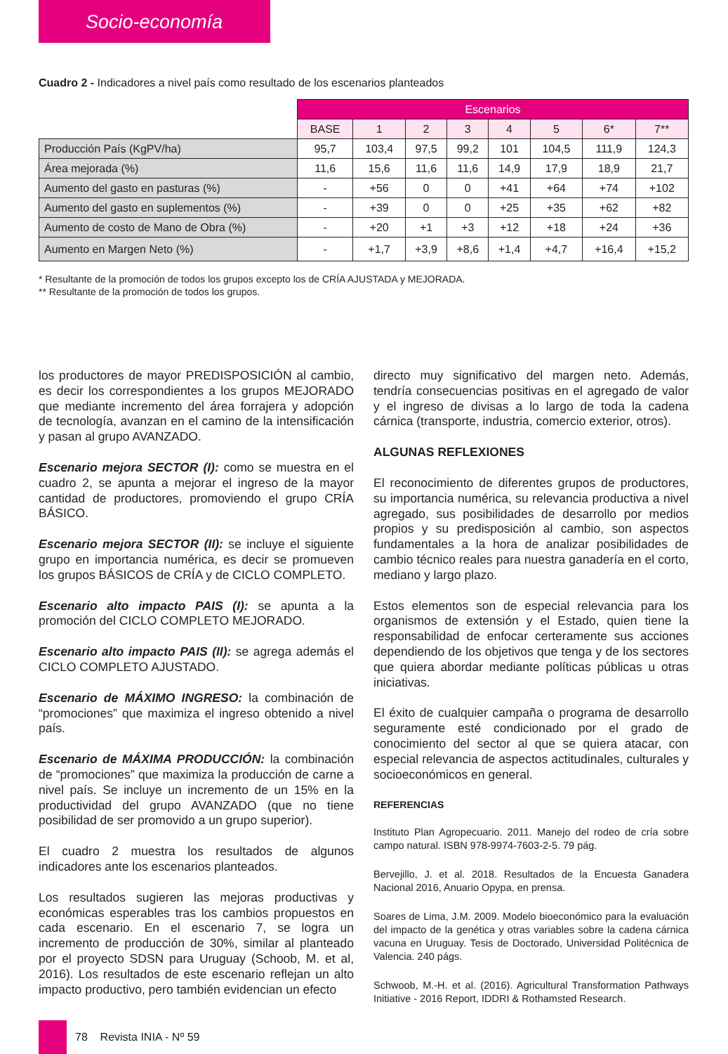Socio-economía
Cuadro 2 - Indicadores a nivel país como resultado de los escenarios planteados
| | Escenarios | | | | | | | |
| | BASE | 1 | 2 | 3 | 4 | 5 | 6* | 7** |
| Producción País (KgPV/ha) | 95,7 | 103,4 | 97,5 | 99,2 | 101 | 104,5 | 111,9 | 124,3 |
| Área mejorada (%) | 11,6 | 15,6 | 11,6 | 11,6 | 14,9 | 17,9 | 18,9 | 21,7 |
| Aumento del gasto en pasturas (%) | - | +56 | 0 | 0 | +41 | +64 | +74 | +102 |
| Aumento del gasto en suplementos (%) | - | +39 | 0 | 0 | +25 | +35 | +62 | +82 |
| Aumento de costo de Mano de Obra (%) | - | +20 | +1 | +3 | +12 | +18 | +24 | +36 |
| Aumento en Margen Neto (%) | - | +1,7 | +3,9 | +8,6 | +1,4 | +4,7 | +16,4 | +15,2 |
* Resultante de la promoción de todos los grupos excepto los de CRÍA AJUSTADA y MEJORADA.
** Resultante de la promoción de todos los grupos.
los productores de mayor PREDISPOSICIÓN al cambio, es decir los correspondientes a los grupos MEJORADO que mediante incremento del área forrajera y adopción de tecnología, avanzan en el camino de la intensificación y pasan al grupo AVANZADO.
Escenario mejora SECTOR (I): como se muestra en el cuadro 2, se apunta a mejorar el ingreso de la mayor cantidad de productores, promoviendo el grupo CRÍA BÁSICO.
Escenario mejora SECTOR (II): se incluye el siguiente grupo en importancia numérica, es decir se promueven los grupos BÁSICOS de CRÍA y de CICLO COMPLETO.
Escenario alto impacto PAIS (I): se apunta a la promoción del CICLO COMPLETO MEJORADO.
Escenario alto impacto PAIS (II): se agrega además el CICLO COMPLETO AJUSTADO.
Escenario de MÁXIMO INGRESO: la combinación de “promociones” que maximiza el ingreso obtenido a nivel país.
Escenario de MÁXIMA PRODUCCIÓN: la combinación de “promociones” que maximiza la producción de carne a nivel país. Se incluye un incremento de un 15% en la productividad del grupo AVANZADO (que no tiene posibilidad de ser promovido a un grupo superior).
El cuadro 2 muestra los resultados de algunos indicadores ante los escenarios planteados.
Los resultados sugieren las mejoras productivas y económicas esperables tras los cambios propuestos en cada escenario. En el escenario 7, se logra un incremento de producción de 30%, similar al planteado por el proyecto SDSN para Uruguay (Schoob, M. et al, 2016). Los resultados de este escenario reflejan un alto impacto productivo, pero también evidencian un efecto
directo muy significativo del margen neto. Además, tendría consecuencias positivas en el agregado de valor y el ingreso de divisas a lo largo de toda la cadena cárnica (transporte, industria, comercio exterior, otros).
ALGUNAS REFLEXIONES
El reconocimiento de diferentes grupos de productores, su importancia numérica, su relevancia productiva a nivel agregado, sus posibilidades de desarrollo por medios propios y su predisposición al cambio, son aspectos fundamentales a la hora de analizar posibilidades de cambio técnico reales para nuestra ganadería en el corto, mediano y largo plazo.
Estos elementos son de especial relevancia para los organismos de extensión y el Estado, quien tiene la responsabilidad de enfocar certeramente sus acciones dependiendo de los objetivos que tenga y de los sectores que quiera abordar mediante políticas públicas u otras iniciativas.
El éxito de cualquier campaña o programa de desarrollo seguramente esté condicionado por el grado de conocimiento del sector al que se quiera atacar, con especial relevancia de aspectos actitudinales, culturales y socioeconómicos en general.
REFERENCIAS
Instituto Plan Agropecuario. 2011. Manejo del rodeo de cría sobre campo natural. ISBN 978-9974-7603-2-5. 79 pág.
Bervejillo, J. et al. 2018. Resultados de la Encuesta Ganadera Nacional 2016, Anuario Opypa, en prensa.
Soares de Lima, J.M. 2009. Modelo bioeconómico para la evaluación del impacto de la genética y otras variables sobre la cadena cárnica vacuna en Uruguay. Tesis de Doctorado, Universidad Politécnica de Valencia. 240 págs.
Schwoob, M.-H. et al. (2016). Agricultural Transformation Pathways Initiative - 2016 Report, IDDRI & Rothamsted Research.
78 Revista INIA - Nº 59